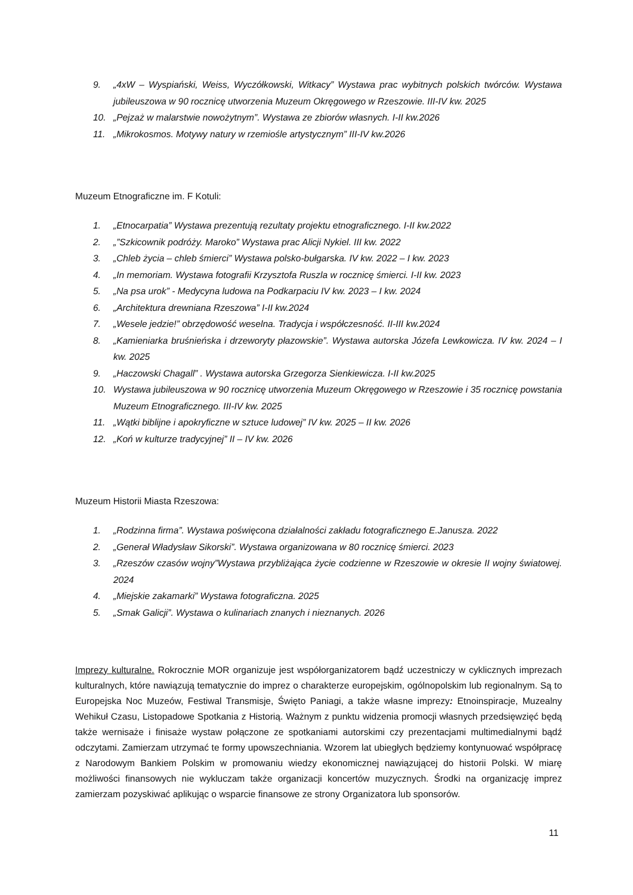9. „4xW – Wyspiański, Weiss, Wyczółkowski, Witkacy” Wystawa prac wybitnych polskich twórców. Wystawa jubileuszowa w 90 rocznicę utworzenia Muzeum Okręgowego w Rzeszowie. III-IV kw. 2025
10. „Pejzaż w malarstwie nowożytnym”. Wystawa ze zbiorów własnych. I-II kw.2026
11. „Mikrokosmos. Motywy natury w rzemiośle artystycznym” III-IV kw.2026
Muzeum Etnograficzne im. F Kotuli:
1. „Etnocarpatia” Wystawa prezentują rezultaty projektu etnograficznego. I-II kw.2022
2. „”Szkicownik podróży. Maroko” Wystawa prac Alicji Nykiel. III kw. 2022
3. „Chleb życia – chleb śmierci” Wystawa polsko-bułgarska. IV kw. 2022 – I kw. 2023
4. „In memoriam. Wystawa fotografii Krzysztofa Ruszla w rocznicę śmierci. I-II kw. 2023
5. „Na psa urok” - Medycyna ludowa na Podkarpaciu IV kw. 2023 – I kw. 2024
6. „Architektura drewniana Rzeszowa” I-II kw.2024
7. „Wesele jedzie!” obrzędowość weselna. Tradycja i współczesność. II-III kw.2024
8. „Kamieniarka bruśnieńska i drzeworyty płazowskie”. Wystawa autorska Józefa Lewkowicza. IV kw. 2024 – I kw. 2025
9. „Haczowski Chagall” . Wystawa autorska Grzegorza Sienkiewicza. I-II kw.2025
10. Wystawa jubileuszowa w 90 rocznicę utworzenia Muzeum Okręgowego w Rzeszowie i 35 rocznicę powstania Muzeum Etnograficznego. III-IV kw. 2025
11. „Wątki biblijne i apokryficzne w sztuce ludowej” IV kw. 2025 – II kw. 2026
12. „Koń w kulturze tradycyjnej” II – IV kw. 2026
Muzeum Historii Miasta Rzeszowa:
1. „Rodzinna firma”. Wystawa poświęcona działalności zakładu fotograficznego E.Janusza. 2022
2. „Generał Władysław Sikorski”. Wystawa organizowana w 80 rocznicę śmierci. 2023
3. „Rzeszów czasów wojny”Wystawa przybliżająca życie codzienne w Rzeszowie w okresie II wojny światowej. 2024
4. „Miejskie zakamarki” Wystawa fotograficzna. 2025
5. „Smak Galicji”. Wystawa o kulinariach znanych i nieznanych. 2026
Imprezy kulturalne. Rokrocznie MOR organizuje jest współorganizatorem bądź uczestniczy w cyklicznych imprezach kulturalnych, które nawiązują tematycznie do imprez o charakterze europejskim, ogólnopolskim lub regionalnym. Są to Europejska Noc Muzeów, Festiwal Transmisje, Święto Paniagi, a także własne imprezy: Etnoinspiracje, Muzealny Wehikuł Czasu, Listopadowe Spotkania z Historią. Ważnym z punktu widzenia promocji własnych przedsięwzięć będą także wernisaże i finisaże wystaw połączone ze spotkaniami autorskimi czy prezentacjami multimedialnymi bądź odczytami. Zamierzam utrzymać te formy upowszechniania. Wzorem lat ubiegłych będziemy kontynuować współpracę z Narodowym Bankiem Polskim w promowaniu wiedzy ekonomicznej nawiązującej do historii Polski. W miarę możliwości finansowych nie wykluczam także organizacji koncertów muzycznych. Środki na organizację imprez zamierzam pozyskiwać aplikując o wsparcie finansowe ze strony Organizatora lub sponsorów.
11